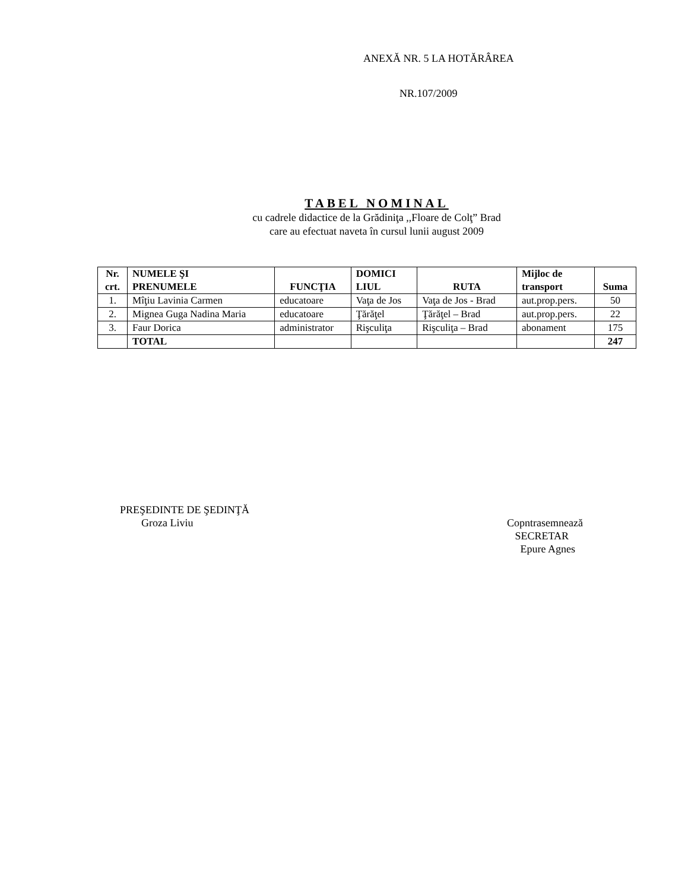ANEXĂ NR. 5 LA HOTĂRÂREA
NR.107/2009
TABEL NOMINAL
cu cadrele didactice de la Grădiniţa ,,Floare de Colţ” Brad
care au efectuat naveta în cursul lunii august 2009
| Nr. crt. | NUMELE ŞI PRENUMELE | FUNCŢIA | DOMICI LIUL | RUTA | Mijloc de transport | Suma |
| --- | --- | --- | --- | --- | --- | --- |
| 1. | Mîţiu Lavinia Carmen | educatoare | Vaţa de Jos | Vaţa de Jos - Brad | aut.prop.pers. | 50 |
| 2. | Mignea Guga Nadina Maria | educatoare | Ţărăţel | Ţărăţel – Brad | aut.prop.pers. | 22 |
| 3. | Faur Dorica | administrator | Rişculiţa | Rişculiţa – Brad | abonament | 175 |
| | TOTAL | | | | | 247 |
PREŞEDINTE DE ŞEDINŢĂ
Groza Liviu
Copntrasemnează
SECRETAR
Epure Agnes